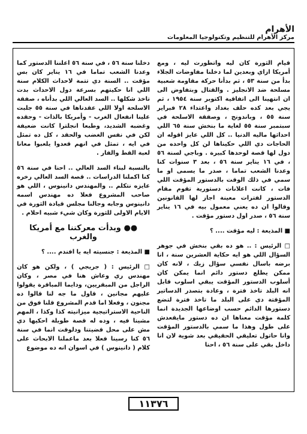الأهرام
مركز الأهرام للتنظيم وتكنولوجيا المعلومات
قيام الثورة كان ليه واتطورت ليه ، ومع أمريكا ازاي وبعدين لما دخلنا مفاوضات الجلاء بدأ من سنة ٥٣ ، ثم بدأنا حركة مقاومة شعبية مسلحة ضد الانجليز . والقتال وبتفاوض الى ان انتهينا الى اتفاقية اكتوبر سنة ١٩٥٤ ، ثم يجي بعد كده حلف بغداد واعتداء ٢٨ فبراير سنة ٥٥ ، وباندونج ، وصفقة الاسلحة في سبتمبر سنة ٥٥ لغاية ما بنخش سنة ٦٥ اللي احداثها ماليه الدنيا .. كل اللي عايز اقوله ان الحاجات دي اللي حكيناها لن كل واحده من دول لها قصة لوحدها كبيرة . وباجي لسنة ٥٦ ، في ١٦ يناير سنة ٥٦ ، بعد ٣ سنوات كنا وعدنا الشعب تماما ، صدر ما يسمى او ما سمي في ذلك الوقت بالدستور المؤقت اللي فات ، كانت اعلانات دستورية تقوم مقام الدستور لفترات معينة اجاز لها القانونين وقالوا ان ده يعني معمول بيه في ١٦ يناير سنة ٥٦ ، صدر اول دستور مؤقت .
■ المذيعة : ليه مؤقت .... ؟
□ الرئيس : .. هو ده بقي بنخش في جوهر السؤال اللي هو ايه حكاية العشرين سنة ، انا برضه باسال نفسي سؤال زيك ، لانه كان ممكن يطلع دستور دائم انما يمكن كان أسلوب الدستور المؤقت يبقي اسلوب قابل انه البلد تاخذ فترة ، وعادة بتصدر الدساتير المؤقتة دي على البلد ما تاخذ فترة لتضع دستورها الدائم حسب اوضاعها الجديدة انما كلمة مؤقت معناها ان ده دستور مايقعدش على طول وهذا ما سمي بالدستور المؤقت وانا حاتول تعليقي الحقيقي بعد شوية لان انا داخل بقي على سنة ٥٦ ، احنا
دخلنا سنة ٥٦ ، في سنة ٥٦ اعلننا الدستور كما وعدنا الشعب تماما في ١٦ يناير كان بس مؤقت .. السنة دي تتمة لاحداث الكلام سنة اللي انا حكيتهم بسرعة دول الاحداث بدت تاخذ شكلها .. السد العالي اللي بدأناه ، صفقة الاسلحة اولا اللي عقدناها في سنة ٥٥ جلبت علينا انفعال الغرب - وأمريكا بالذات - وحقده وغضبه الشديد، وطبعا انجلترا كانت ضعيفة لكن في نفس الغضب والحقد ، كل ده تمثل في ايه ، تمثل في انهم قعدوا يلعبوا معانا لعبة القط والفار .
بالنسبة لبناء السد العالي .. احنا في سنة ٥٦ كنا اكملنا الدراسات .. قصة السد العالي رخره عايزه نتكلم .. والمهندس دانينوس ، اللي هو صاحب المشروع فعلا ده مهندس اسمه دانينوس وجابه وجالنا مجلس قيادة الثورة في الايام الاولى للثورة وكان شيء شبيه احلام .
●● وبدأت معركتنا مع أمريكا والغرب
■ المذيعة : جنسيته ايه يا افندم .... ؟
□ الرئيس : ( جريجي ) ، ولكن هو كان مهندس ري وعاش هنا في مصر ، وكان الراجل من المبقريين، ودايما المباقرة يقولوا عليهم مجانين ، قاول ما جه لنا قالوا ده مجنون ، وفعلا اما قدم المشروع قلنا فوق من الناحية الاستراتيجية ميزانيته كذا وكذا ، المهم مشينا فيه ، وده له قصة طويلة احكيها دي مش على محل قضيتنا ودلوقت انما في سنة ٥٦ كنا رسينا فعلا بعد ماعملنا الابحاث على كلام ( دانينوس ) في اسوان انه ده موضوع
١١٣٧٦